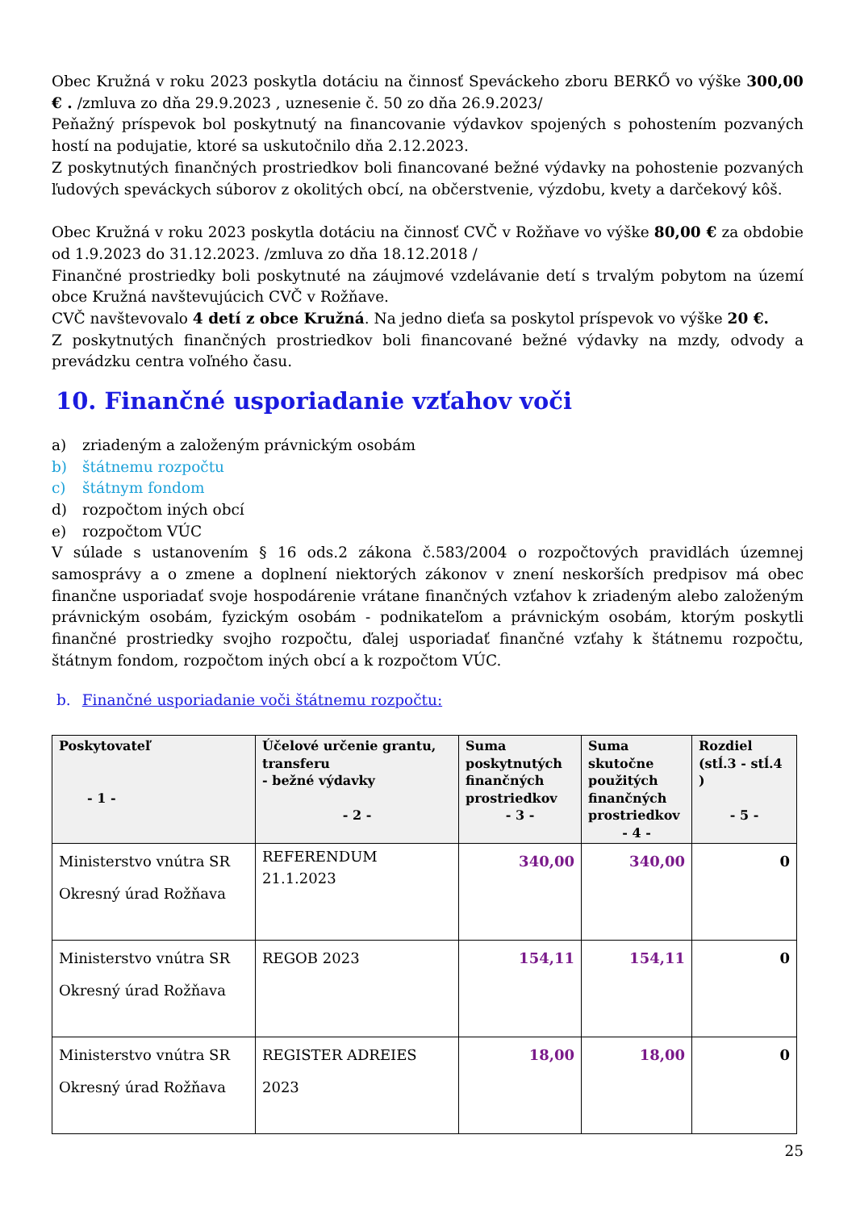Obec Kružná v roku 2023 poskytla dotáciu na činnosť Speváckeho zboru BERKŐ vo výške 300,00 € . /zmluva zo dňa 29.9.2023 , uznesenie č. 50 zo dňa 26.9.2023/
Peňažný príspevok bol poskytnutý na financovanie výdavkov spojených s pohostením pozvaných hostí na podujatie, ktoré sa uskutočnilo dňa 2.12.2023.
Z poskytnutých finančných prostriedkov boli financované bežné výdavky na pohostenie pozvaných ľudových speváckych súborov z okolitých obcí, na občerstvenie, výzdobu, kvety a darčekový kôš.
Obec Kružná v roku 2023 poskytla dotáciu na činnosť CVČ v Rožňave vo výške 80,00 € za obdobie od 1.9.2023 do 31.12.2023. /zmluva zo dňa 18.12.2018 /
Finančné prostriedky boli poskytnuté na záujmové vzdelávanie detí s trvalým pobytom na území obce Kružná navštevujúcich CVČ v Rožňave.
CVČ navštevovalo 4 detí z obce Kružná. Na jedno dieťa sa poskytol príspevok vo výške 20 €.
Z poskytnutých finančných prostriedkov boli financované bežné výdavky na mzdy, odvody a prevádzku centra voľného času.
10. Finančné usporiadanie vzťahov voči
a) zriadeným a založeným právnickým osobám
b) štátnemu rozpočtu
c) štátnym fondom
d) rozpočtom iných obcí
e) rozpočtom VÚC
V súlade s ustanovením § 16 ods.2 zákona č.583/2004 o rozpočtových pravidlách územnej samosprávy a o zmene a doplnení niektorých zákonov v znení neskorších predpisov má obec finančne usporiadať svoje hospodárenie vrátane finančných vzťahov k zriadeným alebo založeným právnickým osobám, fyzickým osobám - podnikateľom a právnickým osobám, ktorým poskytli finančné prostriedky svojho rozpočtu, ďalej usporiadať finančné vzťahy k štátnemu rozpočtu, štátnym fondom, rozpočtom iných obcí a k rozpočtom VÚC.
b. Finančné usporiadanie voči štátnemu rozpočtu:
| Poskytovateľ - 1 - | Účelové určenie grantu, transferu - bežné výdavky - 2 - | Suma poskytnutých finančných prostriedkov - 3 - | Suma skutočne použitých finančných prostriedkov - 4 - | Rozdiel (stĺ.3 - stĺ.4 ) - 5 - |
| --- | --- | --- | --- | --- |
| Ministerstvo vnútra SR Okresný úrad Rožňava | REFERENDUM 21.1.2023 | 340,00 | 340,00 | 0 |
| Ministerstvo vnútra SR Okresný úrad Rožňava | REGOB 2023 | 154,11 | 154,11 | 0 |
| Ministerstvo vnútra SR Okresný úrad Rožňava | REGISTER ADREIES 2023 | 18,00 | 18,00 | 0 |
25